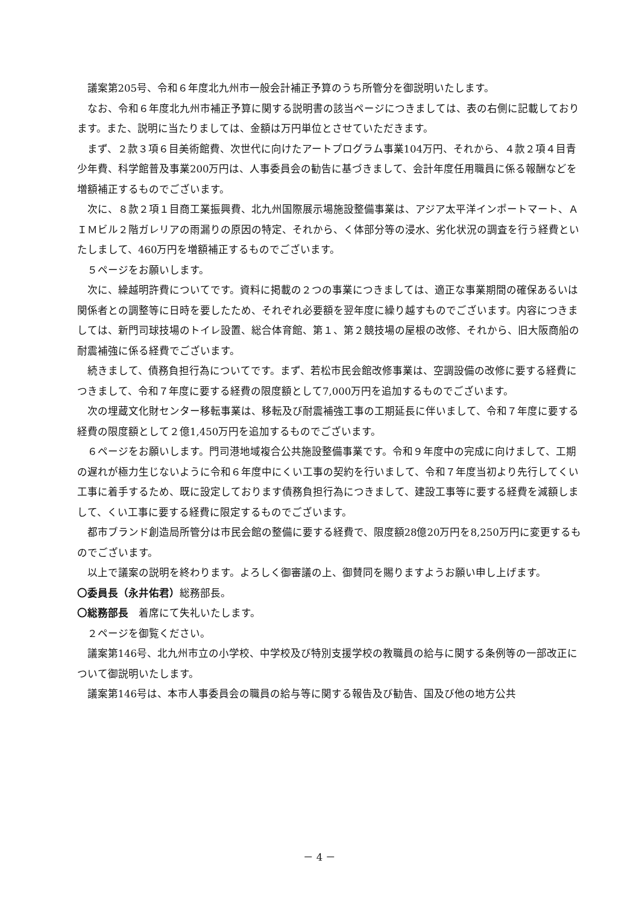議案第205号、令和６年度北九州市一般会計補正予算のうち所管分を御説明いたします。
なお、令和６年度北九州市補正予算に関する説明書の該当ページにつきましては、表の右側に記載しております。また、説明に当たりましては、金額は万円単位とさせていただきます。
まず、２款３項６目美術館費、次世代に向けたアートプログラム事業104万円、それから、４款２項４目青少年費、科学館普及事業200万円は、人事委員会の勧告に基づきまして、会計年度任用職員に係る報酬などを増額補正するものでございます。
次に、８款２項１目商工業振興費、北九州国際展示場施設整備事業は、アジア太平洋インポートマート、ＡＩＭビル２階ガレリアの雨漏りの原因の特定、それから、く体部分等の浸水、劣化状況の調査を行う経費といたしまして、460万円を増額補正するものでございます。
５ページをお願いします。
次に、繰越明許費についてです。資料に掲載の２つの事業につきましては、適正な事業期間の確保あるいは関係者との調整等に日時を要したため、それぞれ必要額を翌年度に繰り越すものでございます。内容につきましては、新門司球技場のトイレ設置、総合体育館、第１、第２競技場の屋根の改修、それから、旧大阪商船の耐震補強に係る経費でございます。
続きまして、債務負担行為についてです。まず、若松市民会館改修事業は、空調設備の改修に要する経費につきまして、令和７年度に要する経費の限度額として7,000万円を追加するものでございます。
次の埋蔵文化財センター移転事業は、移転及び耐震補強工事の工期延長に伴いまして、令和７年度に要する経費の限度額として２億1,450万円を追加するものでございます。
６ページをお願いします。門司港地域複合公共施設整備事業です。令和９年度中の完成に向けまして、工期の遅れが極力生じないように令和６年度中にくい工事の契約を行いまして、令和７年度当初より先行してくい工事に着手するため、既に設定しております債務負担行為につきまして、建設工事等に要する経費を減額しまして、くい工事に要する経費に限定するものでございます。
都市ブランド創造局所管分は市民会館の整備に要する経費で、限度額28億20万円を8,250万円に変更するものでございます。
以上で議案の説明を終わります。よろしく御審議の上、御賛同を賜りますようお願い申し上げます。
〇委員長（永井佑君）総務部長。
〇総務部長　着席にて失礼いたします。
２ページを御覧ください。
議案第146号、北九州市立の小学校、中学校及び特別支援学校の教職員の給与に関する条例等の一部改正について御説明いたします。
議案第146号は、本市人事委員会の職員の給与等に関する報告及び勧告、国及び他の地方公共
－ 4 －